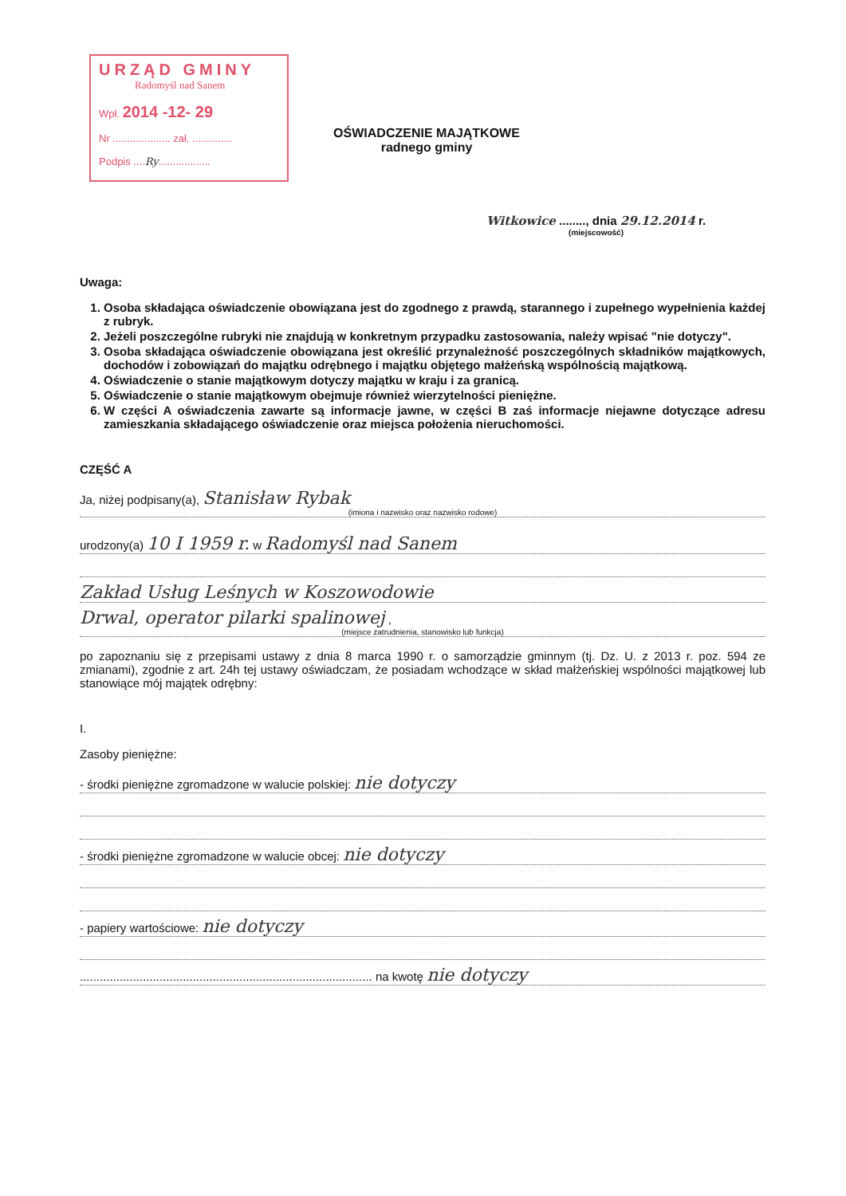URZĄD GMINY
Radomyśl nad Sanem
Wpł. 2014 -12- 29
Nr .................... zał. ..............
Podpis ....Ry..................
OŚWIADCZENIE MAJĄTKOWE
radnego gminy
Witkowice ........, dnia 29.12.2014 r.
(miejscowość)
Uwaga:
1. Osoba składająca oświadczenie obowiązana jest do zgodnego z prawdą, starannego i zupełnego wypełnienia każdej z rubryk.
2. Jeżeli poszczególne rubryki nie znajdują w konkretnym przypadku zastosowania, należy wpisać "nie dotyczy".
3. Osoba składająca oświadczenie obowiązana jest określić przynależność poszczególnych składników majątkowych, dochodów i zobowiązań do majątku odrębnego i majątku objętego małżeńską wspólnością majątkową.
4. Oświadczenie o stanie majątkowym dotyczy majątku w kraju i za granicą.
5. Oświadczenie o stanie majątkowym obejmuje również wierzytelności pieniężne.
6. W części A oświadczenia zawarte są informacje jawne, w części B zaś informacje niejawne dotyczące adresu zamieszkania składającego oświadczenie oraz miejsca położenia nieruchomości.
CZĘŚĆ A
Ja, niżej podpisany(a), Stanisław Rybak
(imiona i nazwisko oraz nazwisko rodowe)
urodzony(a) 10 I 1959 r. w Radomyśl nad Sanem
Zakład Usług Leśnych w Koszowodowie
Drwal, operator pilarki spalinowej ,
(miejsce zatrudnienia, stanowisko lub funkcja)
po zapoznaniu się z przepisami ustawy z dnia 8 marca 1990 r. o samorządzie gminnym (tj. Dz. U. z 2013 r. poz. 594 ze zmianami), zgodnie z art. 24h tej ustawy oświadczam, że posiadam wchodzące w skład małżeńskiej wspólności majątkowej lub stanowiące mój majątek odrębny:
I.
Zasoby pieniężne:
- środki pieniężne zgromadzone w walucie polskiej: nie dotyczy
- środki pieniężne zgromadzone w walucie obcej: nie dotyczy
- papiery wartościowe: nie dotyczy
........................................................................................ na kwotę nie dotyczy